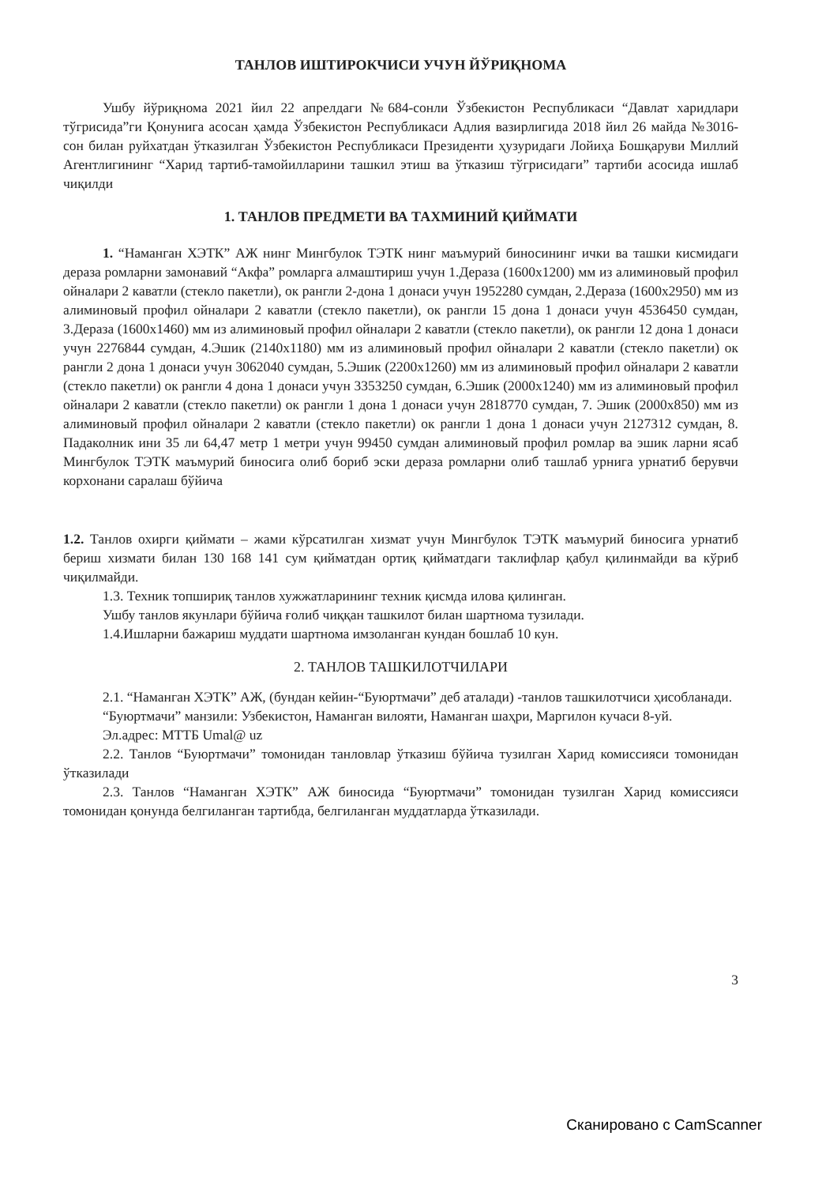ТАНЛОВ ИШТИРОКЧИСИ УЧУН ЙЎРИҚНОМА
Ушбу йўриқнома 2021 йил 22 апрелдаги №684-сонли Ўзбекистон Республикаси “Давлат харидлари тўгрисида”ги Қонунига асосан ҳамда Ўзбекистон Республикаси Адлия вазирлигида 2018 йил 26 майда №3016-сон билан руйхатдан ўтказилган Ўзбекистон Республикаси Президенти ҳузуридаги Лойиҳа Бошқаруви Миллий Агентлигининг “Харид тартиб-тамойилларини ташкил этиш ва ўтказиш тўгрисидаги” тартиби асосида ишлаб чиқилди
1. ТАНЛОВ ПРЕДМЕТИ ВА ТАХМИНИЙ ҚИЙМАТИ
1. “Наманган ХЭТК” АЖ нинг Мингбулок ТЭТК нинг маъмурий биносининг ички ва ташки кисмидаги дераза ромларни замонавий “Акфа” ромларга алмаштириш учун 1.Дераза (1600х1200) мм из алиминовый профил ойналари 2 каватли (стекло пакетли), ок рангли 2-дона 1 донаси учун 1952280 сумдан, 2.Дераза (1600х2950) мм из алиминовый профил ойналари 2 каватли (стекло пакетли), ок рангли 15 дона 1 донаси учун 4536450 сумдан, 3.Дераза (1600х1460) мм из алиминовый профил ойналари 2 каватли (стекло пакетли), ок рангли 12 дона 1 донаси учун 2276844 сумдан, 4.Эшик (2140х1180) мм из алиминовый профил ойналари 2 каватли (стекло пакетли) ок рангли 2 дона 1 донаси учун 3062040 сумдан, 5.Эшик (2200х1260) мм из алиминовый профил ойналари 2 каватли (стекло пакетли) ок рангли 4 дона 1 донаси учун 3353250 сумдан, 6.Эшик (2000х1240) мм из алиминовый профил ойналари 2 каватли (стекло пакетли) ок рангли 1 дона 1 донаси учун 2818770 сумдан, 7. Эшик (2000х850) мм из алиминовый профил ойналари 2 каватли (стекло пакетли) ок рангли 1 дона 1 донаси учун 2127312 сумдан, 8. Падаколник ини 35 ли 64,47 метр 1 метри учун 99450 сумдан алиминовый профил ромлар ва эшик ларни ясаб Мингбулок ТЭТК маъмурий биносига олиб бориб эски дераза ромларни олиб ташлаб урнига урнатиб берувчи корхонани саралаш бўйича
1.2. Танлов охирги қиймати – жами кўрсатилган хизмат учун Мингбулок ТЭТК маъмурий биносига урнатиб бериш хизмати билан 130 168 141 сум қийматдан ортиқ қийматдаги таклифлар қабул қилинмайди ва кўриб чиқилмайди.
1.3. Техник топшириқ танлов хужжатларининг техник қисмда илова қилинган.
Ушбу танлов якунлари бўйича ғолиб чиққан ташкилот билан шартнома тузилади.
1.4.Ишларни бажариш муддати шартнома имзоланган кундан бошлаб 10 кун.
2. ТАНЛОВ ТАШКИЛОТЧИЛАРИ
2.1. “Наманган ХЭТК” АЖ, (бундан кейин-“Буюртмачи” деб аталади) -танлов ташкилотчиси ҳисобланади.
“Буюртмачи” манзили: Узбекистон, Наманган вилояти, Наманган шаҳри, Маргилон кучаси 8-уй.
Эл.адрес: МТТБ Umal@ uz
2.2. Танлов “Буюртмачи” томонидан танловлар ўтказиш бўйича тузилган Харид комиссияси томонидан ўтказилади
2.3. Танлов “Наманган ХЭТК” АЖ биносида “Буюртмачи” томонидан тузилган Харид комиссияси томонидан қонунда белгиланган тартибда, белгиланган муддатларда ўтказилади.
3
Сканировано с CamScanner